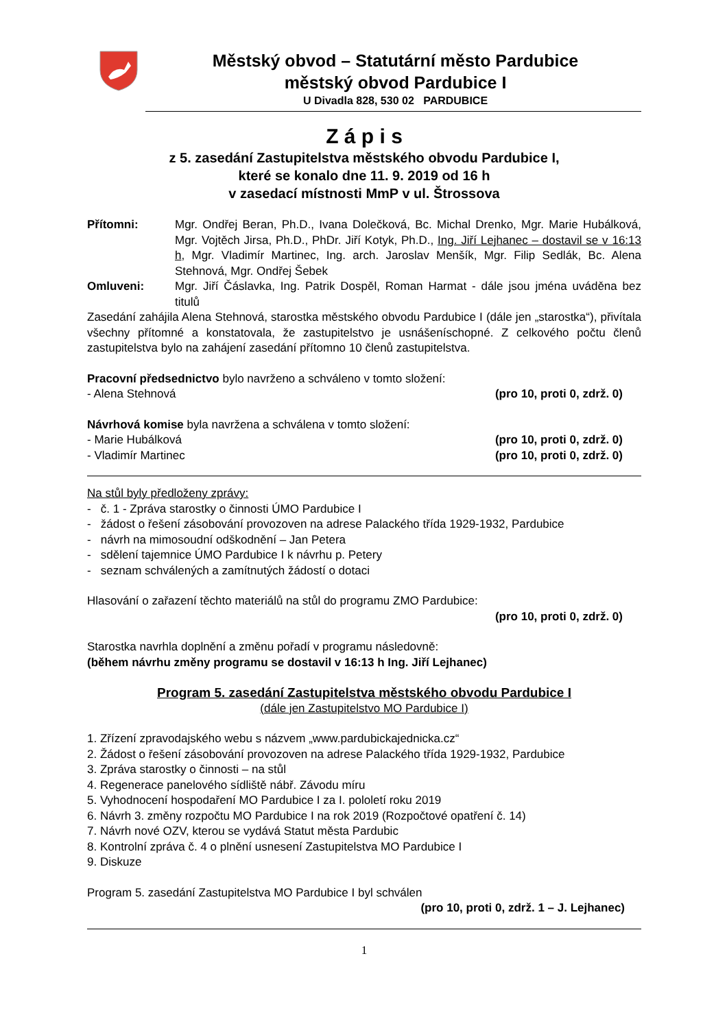Městský obvod – Statutární město Pardubice
městský obvod Pardubice I
U Divadla 828, 530 02 PARDUBICE
Z á p i s
z 5. zasedání Zastupitelstva městského obvodu Pardubice I,
které se konalo dne 11. 9. 2019 od 16 h
v zasedací místnosti MmP v ul. Štrossova
Přítomni: Mgr. Ondřej Beran, Ph.D., Ivana Dolečková, Bc. Michal Drenko, Mgr. Marie Hubálková, Mgr. Vojtěch Jirsa, Ph.D., PhDr. Jiří Kotyk, Ph.D., Ing. Jiří Lejhanec – dostavil se v 16:13 h, Mgr. Vladimír Martinec, Ing. arch. Jaroslav Menšík, Mgr. Filip Sedlák, Bc. Alena Stehnová, Mgr. Ondřej Šebek
Omluveni: Mgr. Jiří Čáslavka, Ing. Patrik Dospěl, Roman Harmat - dále jsou jména uváděna bez titulů
Zasedání zahájila Alena Stehnová, starostka městského obvodu Pardubice I (dále jen „starostka“), přivítala všechny přítomné a konstatovala, že zastupitelstvo je usnášeníschopné. Z celkového počtu členů zastupitelstva bylo na zahájení zasedání přítomno 10 členů zastupitelstva.
Pracovní předsednictvo bylo navrženo a schváleno v tomto složení:
- Alena Stehnová (pro 10, proti 0, zdrž. 0)
Návrhová komise byla navržena a schválena v tomto složení:
- Marie Hubálková (pro 10, proti 0, zdrž. 0)
- Vladimír Martinec (pro 10, proti 0, zdrž. 0)
Na stůl byly předloženy zprávy:
- č. 1 - Zpráva starostky o činnosti ÚMO Pardubice I
- žádost o řešení zásobování provozoven na adrese Palackého třída 1929-1932, Pardubice
- návrh na mimosoudní odškodnění – Jan Petera
- sdělení tajemnice ÚMO Pardubice I k návrhu p. Petery
- seznam schválených a zamítnutých žádostí o dotaci
Hlasování o zařazení těchto materiálů na stůl do programu ZMO Pardubice:
(pro 10, proti 0, zdrž. 0)
Starostka navrhla doplnění a změnu pořadí v programu následovně:
(během návrhu změny programu se dostavil v 16:13 h Ing. Jiří Lejhanec)
Program 5. zasedání Zastupitelstva městského obvodu Pardubice I
(dále jen Zastupitelstvo MO Pardubice I)
1. Zřízení zpravodajského webu s názvem „www.pardubickajednicka.cz“
2. Žádost o řešení zásobování provozoven na adrese Palackého třída 1929-1932, Pardubice
3. Zpráva starostky o činnosti – na stůl
4. Regenerace panelového sídliště nábř. Závodu míru
5. Vyhodnocení hospodaření MO Pardubice I za I. pololetí roku 2019
6. Návrh 3. změny rozpočtu MO Pardubice I na rok 2019 (Rozpočtové opatření č. 14)
7. Návrh nové OZV, kterou se vydává Statut města Pardubic
8. Kontrolní zpráva č. 4 o plnění usnesení Zastupitelstva MO Pardubice I
9. Diskuze
Program 5. zasedání Zastupitelstva MO Pardubice I byl schválen
(pro 10, proti 0, zdrž. 1 – J. Lejhanec)
1